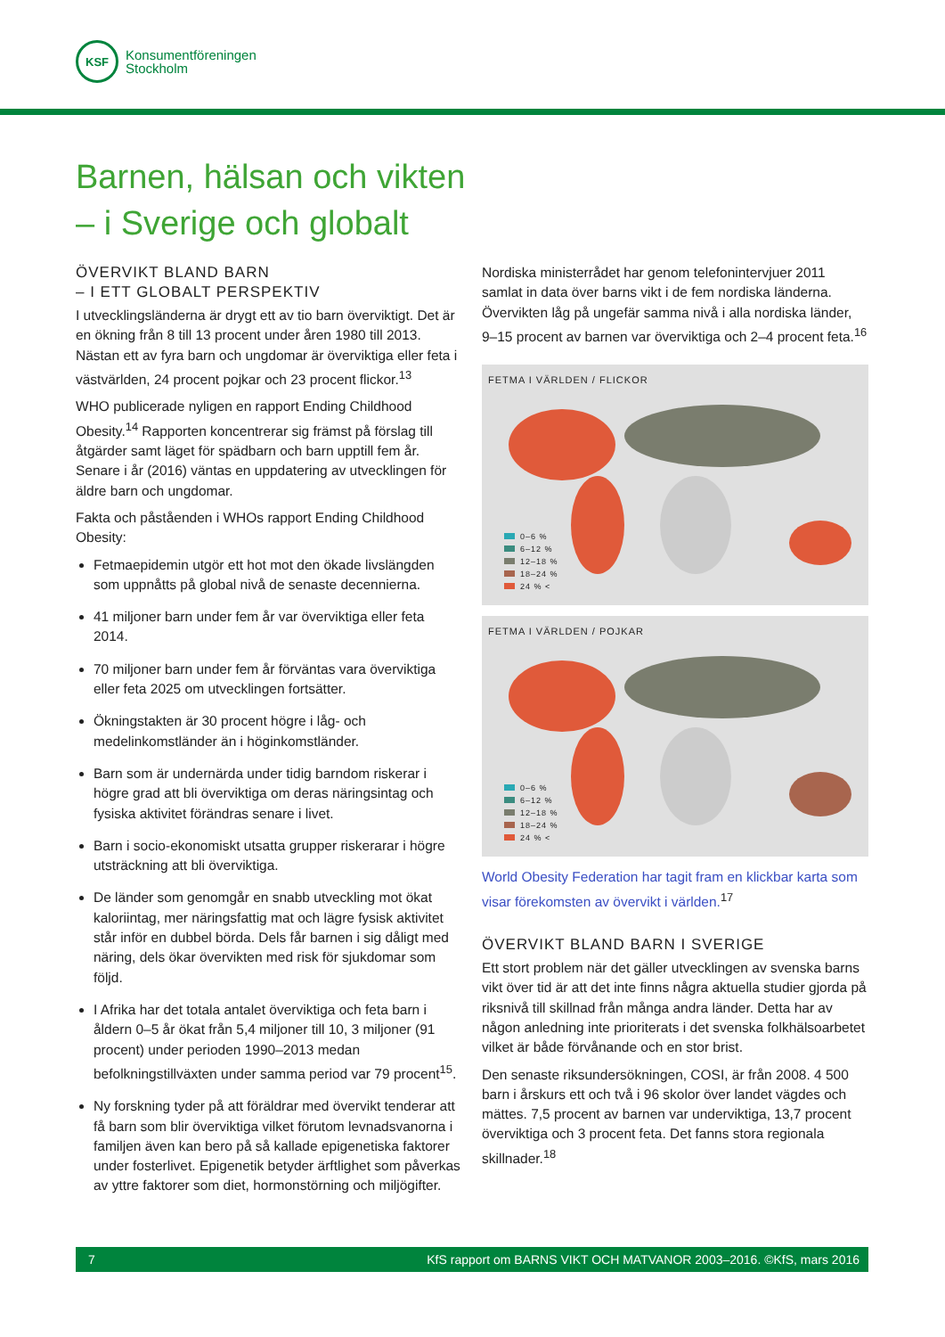KSF
Konsumentföreningen
Stockholm
Barnen, hälsan och vikten
– i Sverige och globalt
ÖVERVIKT BLAND BARN
– I ETT GLOBALT PERSPEKTIV
I utvecklingsländerna är drygt ett av tio barn överviktigt. Det är en ökning från 8 till 13 procent under åren 1980 till 2013. Nästan ett av fyra barn och ungdomar är överviktiga eller feta i västvärlden, 24 procent pojkar och 23 procent flickor.<sup>13</sup>
WHO publicerade nyligen en rapport Ending Childhood Obesity.<sup>14</sup> Rapporten koncentrerar sig främst på förslag till åtgärder samt läget för spädbarn och barn upptill fem år. Senare i år (2016) väntas en uppdatering av utvecklingen för äldre barn och ungdomar.
Fakta och påståenden i WHOs rapport Ending Childhood Obesity:
Fetmaepidemin utgör ett hot mot den ökade livslängden som uppnåtts på global nivå de senaste decennierna.
41 miljoner barn under fem år var överviktiga eller feta 2014.
70 miljoner barn under fem år förväntas vara överviktiga eller feta 2025 om utvecklingen fortsätter.
Ökningstakten är 30 procent högre i låg- och medelinkomstländer än i höginkomstländer.
Barn som är undernärda under tidig barndom riskerar i högre grad att bli överviktiga om deras näringsintag och fysiska aktivitet förändras senare i livet.
Barn i socio-ekonomiskt utsatta grupper riskerarar i högre utsträckning att bli överviktiga.
De länder som genomgår en snabb utveckling mot ökat kaloriintag, mer näringsfattig mat och lägre fysisk aktivitet står inför en dubbel börda. Dels får barnen i sig dåligt med näring, dels ökar övervikten med risk för sjukdomar som följd.
I Afrika har det totala antalet överviktiga och feta barn i åldern 0–5 år ökat från 5,4 miljoner till 10, 3 miljoner (91 procent) under perioden 1990–2013 medan befolkningstillväxten under samma period var 79 procent<sup>15</sup>.
Ny forskning tyder på att föräldrar med övervikt tenderar att få barn som blir överviktiga vilket förutom levnadsvanorna i familjen även kan bero på så kallade epigenetiska faktorer under fosterlivet. Epigenetik betyder ärftlighet som påverkas av yttre faktorer som diet, hormonstörning och miljögifter.
Nordiska ministerrådet har genom telefonintervjuer 2011 samlat in data över barns vikt i de fem nordiska länderna. Övervikten låg på ungefär samma nivå i alla nordiska länder, 9–15 procent av barnen var överviktiga och 2–4 procent feta.<sup>16</sup>
FETMA I VÄRLDEN / FLICKOR
0–6 %
6–12 %
12–18 %
18–24 %
24 % <
FETMA I VÄRLDEN / POJKAR
0–6 %
6–12 %
12–18 %
18–24 %
24 % <
World Obesity Federation har tagit fram en klickbar karta som visar förekomsten av övervikt i världen.<sup>17</sup>
ÖVERVIKT BLAND BARN I SVERIGE
Ett stort problem när det gäller utvecklingen av svenska barns vikt över tid är att det inte finns några aktuella studier gjorda på riksnivå till skillnad från många andra länder. Detta har av någon anledning inte prioriterats i det svenska folkhälsoarbetet vilket är både förvånande och en stor brist.
Den senaste riksundersökningen, COSI, är från 2008. 4 500 barn i årskurs ett och två i 96 skolor över landet vägdes och mättes. 7,5 procent av barnen var underviktiga, 13,7 procent överviktiga och 3 procent feta. Det fanns stora regionala skillnader.<sup>18</sup>
7 KfS rapport om BARNS VIKT OCH MATVANOR 2003–2016. ©KfS, mars 2016